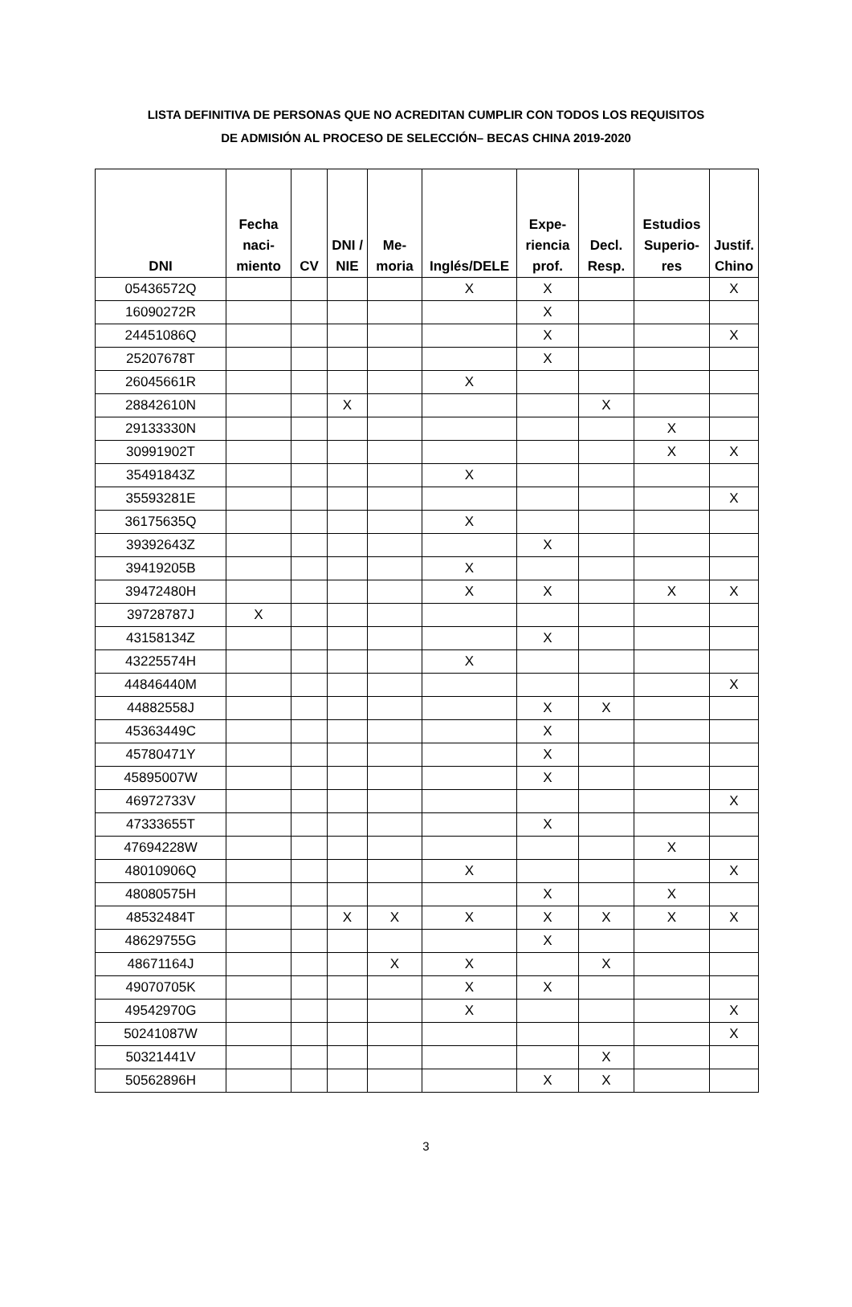LISTA DEFINITIVA DE PERSONAS QUE NO ACREDITAN CUMPLIR CON TODOS LOS REQUISITOS
DE ADMISIÓN AL PROCESO DE SELECCIÓN– BECAS CHINA 2019-2020
| DNI | Fecha naci-miento | CV | DNI / NIE | Me-moria | Inglés/DELE | Expe-riencia prof. | Decl. Resp. | Estudios Superio-res | Justif. Chino |
| --- | --- | --- | --- | --- | --- | --- | --- | --- | --- |
| 05436572Q | | | | | X | X | | | X |
| 16090272R | | | | | | X | | | |
| 24451086Q | | | | | | X | | | X |
| 25207678T | | | | | | X | | | |
| 26045661R | | | | | X | | | | |
| 28842610N | | | X | | | | X | | |
| 29133330N | | | | | | | | X | |
| 30991902T | | | | | | | | X | X |
| 35491843Z | | | | | X | | | | |
| 35593281E | | | | | | | | | X |
| 36175635Q | | | | | X | | | | |
| 39392643Z | | | | | | X | | | |
| 39419205B | | | | | X | | | | |
| 39472480H | | | | | X | X | | X | X |
| 39728787J | X | | | | | | | | |
| 43158134Z | | | | | | X | | | |
| 43225574H | | | | | X | | | | |
| 44846440M | | | | | | | | | X |
| 44882558J | | | | | | X | X | | |
| 45363449C | | | | | | X | | | |
| 45780471Y | | | | | | X | | | |
| 45895007W | | | | | | X | | | |
| 46972733V | | | | | | | | | X |
| 47333655T | | | | | | X | | | |
| 47694228W | | | | | | | | X | |
| 48010906Q | | | | | X | | | | X |
| 48080575H | | | | | | X | | X | |
| 48532484T | | | X | X | X | X | X | X | X |
| 48629755G | | | | | | X | | | |
| 48671164J | | | | X | X | | X | | |
| 49070705K | | | | | X | X | | | |
| 49542970G | | | | | X | | | | X |
| 50241087W | | | | | | | | | X |
| 50321441V | | | | | | | X | | |
| 50562896H | | | | | | X | X | | |
3